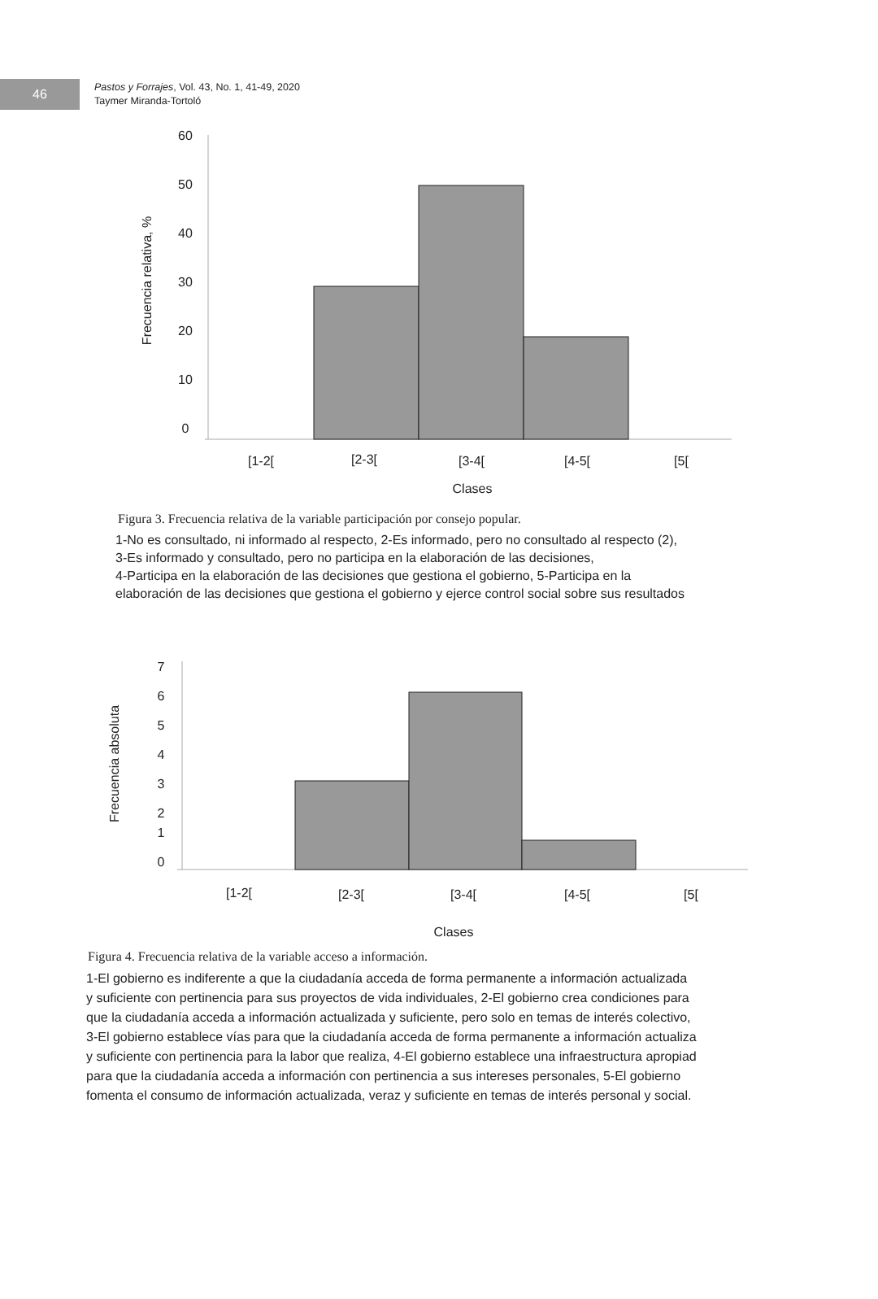46
Pastos y Forrajes, Vol. 43, No. 1, 41-49, 2020
Taymer Miranda-Tortoló
60
50
40
30
20
10
0
[1-2[
[2-3[
[3-4[
[4-5[
[5[
Clases
Frecuencia relativa, %
Figura 3. Frecuencia relativa de la variable participación por consejo popular.
1-No es consultado, ni informado al respecto, 2-Es informado, pero no consultado al respecto (2),
3-Es informado y consultado, pero no participa en la elaboración de las decisiones,
4-Participa en la elaboración de las decisiones que gestiona el gobierno, 5-Participa en la
elaboración de las decisiones que gestiona el gobierno y ejerce control social sobre sus resultados
7
6
5
4
3
2
1
0
[1-2[
[2-3[
[3-4[
[4-5[
[5[
Clases
Frecuencia absoluta
Figura 4. Frecuencia relativa de la variable acceso a información.
1-El gobierno es indiferente a que la ciudadanía acceda de forma permanente a información actualizada
y suficiente con pertinencia para sus proyectos de vida individuales, 2-El gobierno crea condiciones para
que la ciudadanía acceda a información actualizada y suficiente, pero solo en temas de interés colectivo,
3-El gobierno establece vías para que la ciudadanía acceda de forma permanente a información actualiza
y suficiente con pertinencia para la labor que realiza, 4-El gobierno establece una infraestructura apropiad
para que la ciudadanía acceda a información con pertinencia a sus intereses personales, 5-El gobierno
fomenta el consumo de información actualizada, veraz y suficiente en temas de interés personal y social.